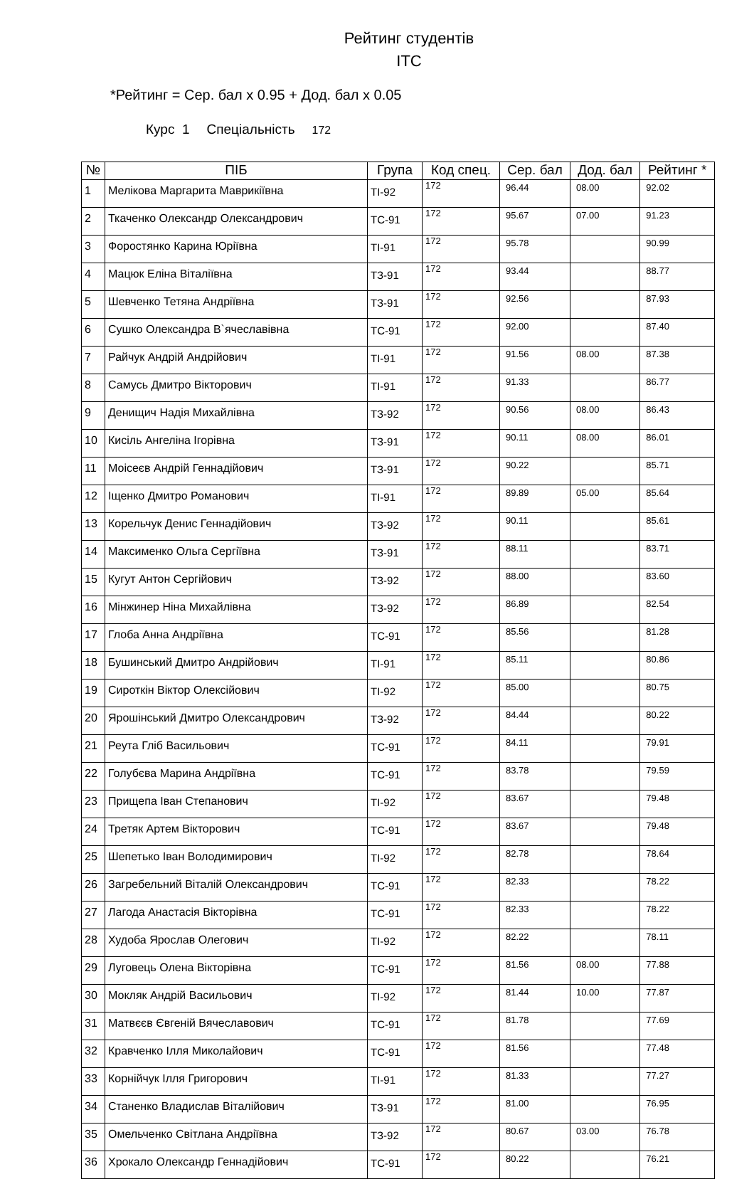Рейтинг студентів
ІТС
*Рейтинг = Сер. бал x 0.95 + Дод. бал x 0.05
Курс 1 Спеціальність 172
| № | ПІБ | Група | Код спец. | Сер. бал | Дод. бал | Рейтинг * |
| --- | --- | --- | --- | --- | --- | --- |
| 1 | Мелікова Маргарита Маврикіївна | ТІ-92 | 172 | 96.44 | 08.00 | 92.02 |
| 2 | Ткаченко Олександр Олександрович | ТС-91 | 172 | 95.67 | 07.00 | 91.23 |
| 3 | Форостянко Карина Юріївна | ТІ-91 | 172 | 95.78 | | 90.99 |
| 4 | Мацюк Еліна Віталіївна | ТЗ-91 | 172 | 93.44 | | 88.77 |
| 5 | Шевченко Тетяна Андріївна | ТЗ-91 | 172 | 92.56 | | 87.93 |
| 6 | Сушко Олександра В`ячеславівна | ТС-91 | 172 | 92.00 | | 87.40 |
| 7 | Райчук Андрій Андрійович | ТІ-91 | 172 | 91.56 | 08.00 | 87.38 |
| 8 | Самусь Дмитро Вікторович | ТІ-91 | 172 | 91.33 | | 86.77 |
| 9 | Денищич Надія Михайлівна | ТЗ-92 | 172 | 90.56 | 08.00 | 86.43 |
| 10 | Кисіль Ангеліна Ігорівна | ТЗ-91 | 172 | 90.11 | 08.00 | 86.01 |
| 11 | Моісеєв Андрій Геннадійович | ТЗ-91 | 172 | 90.22 | | 85.71 |
| 12 | Іщенко Дмитро Романович | ТІ-91 | 172 | 89.89 | 05.00 | 85.64 |
| 13 | Корельчук Денис Геннадійович | ТЗ-92 | 172 | 90.11 | | 85.61 |
| 14 | Максименко Ольга Сергіївна | ТЗ-91 | 172 | 88.11 | | 83.71 |
| 15 | Кугут Антон Сергійович | ТЗ-92 | 172 | 88.00 | | 83.60 |
| 16 | Мінжинер Ніна Михайлівна | ТЗ-92 | 172 | 86.89 | | 82.54 |
| 17 | Глоба Анна Андріївна | ТС-91 | 172 | 85.56 | | 81.28 |
| 18 | Бушинський Дмитро Андрійович | ТІ-91 | 172 | 85.11 | | 80.86 |
| 19 | Сироткін Віктор Олексійович | ТІ-92 | 172 | 85.00 | | 80.75 |
| 20 | Ярошінський Дмитро Олександрович | ТЗ-92 | 172 | 84.44 | | 80.22 |
| 21 | Реута Гліб Васильович | ТС-91 | 172 | 84.11 | | 79.91 |
| 22 | Голубєва Марина Андріївна | ТС-91 | 172 | 83.78 | | 79.59 |
| 23 | Прищепа Іван Степанович | ТІ-92 | 172 | 83.67 | | 79.48 |
| 24 | Третяк Артем Вікторович | ТС-91 | 172 | 83.67 | | 79.48 |
| 25 | Шепетько Іван Володимирович | ТІ-92 | 172 | 82.78 | | 78.64 |
| 26 | Загребельний Віталій Олександрович | ТС-91 | 172 | 82.33 | | 78.22 |
| 27 | Лагода Анастасія Вікторівна | ТС-91 | 172 | 82.33 | | 78.22 |
| 28 | Худоба Ярослав Олегович | ТІ-92 | 172 | 82.22 | | 78.11 |
| 29 | Луговець Олена Вікторівна | ТС-91 | 172 | 81.56 | 08.00 | 77.88 |
| 30 | Мокляк Андрій Васильович | ТІ-92 | 172 | 81.44 | 10.00 | 77.87 |
| 31 | Матвєєв Євгеній Вячеславович | ТС-91 | 172 | 81.78 | | 77.69 |
| 32 | Кравченко Ілля Миколайович | ТС-91 | 172 | 81.56 | | 77.48 |
| 33 | Корнійчук Ілля Григорович | ТІ-91 | 172 | 81.33 | | 77.27 |
| 34 | Станенко Владислав Віталійович | ТЗ-91 | 172 | 81.00 | | 76.95 |
| 35 | Омельченко Світлана Андріївна | ТЗ-92 | 172 | 80.67 | 03.00 | 76.78 |
| 36 | Хрокало Олександр Геннадійович | ТС-91 | 172 | 80.22 | | 76.21 |